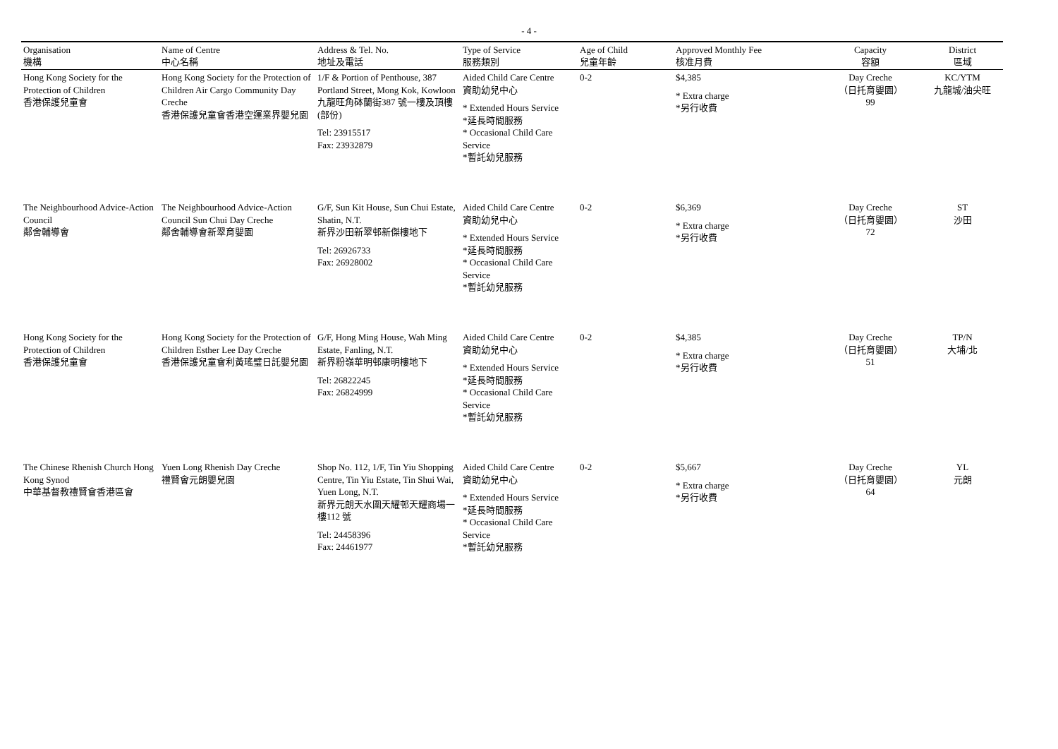- 4 -
| Organisation 機構 | Name of Centre 中心名稱 | Address & Tel. No. 地址及電話 | Type of Service 服務類別 | Age of Child 兒童年齡 | Approved Monthly Fee 核准月費 | Capacity 容額 | District 區域 |
| --- | --- | --- | --- | --- | --- | --- | --- |
| Hong Kong Society for the Protection of Children 香港保護兒童會 | Hong Kong Society for the Protection of Children Air Cargo Community Day Creche 香港保護兒童會香港空運業界嬰兒園 | 1/F & Portion of Penthouse, 387 Portland Street, Mong Kok, Kowloon 九龍旺角砵蘭街387 號一樓及頂樓(部份) Tel: 23915517 Fax: 23932879 | Aided Child Care Centre 資助幼兒中心 * Extended Hours Service *延長時間服務 * Occasional Child Care Service *暫託幼兒服務 | 0-2 | $4,385 * Extra charge *另行收費 | Day Creche （日托育嬰園） 99 | KC/YTM 九龍城/油尖旺 |
| The Neighbourhood Advice-Action Council 鄰舍輔導會 | The Neighbourhood Advice-Action Council Sun Chui Day Creche 鄰舍輔導會新翠育嬰園 | G/F, Sun Kit House, Sun Chui Estate, Shatin, N.T. 新界沙田新翠邨新傑樓地下 Tel: 26926733 Fax: 26928002 | Aided Child Care Centre 資助幼兒中心 * Extended Hours Service *延長時間服務 * Occasional Child Care Service *暫託幼兒服務 | 0-2 | $6,369 * Extra charge *另行收費 | Day Creche （日托育嬰園） 72 | ST 沙田 |
| Hong Kong Society for the Protection of Children 香港保護兒童會 | Hong Kong Society for the Protection of Children Esther Lee Day Creche 香港保護兒童會利黃瑤璧日託嬰兒園 | G/F, Hong Ming House, Wah Ming Estate, Fanling, N.T. 新界粉嶺華明邨康明樓地下 Tel: 26822245 Fax: 26824999 | Aided Child Care Centre 資助幼兒中心 * Extended Hours Service *延長時間服務 * Occasional Child Care Service *暫託幼兒服務 | 0-2 | $4,385 * Extra charge *另行收費 | Day Creche （日托育嬰園） 51 | TP/N 大埔/北 |
| The Chinese Rhenish Church Hong Kong Synod 中華基督教禮賢會香港區會 | Yuen Long Rhenish Day Creche 禮賢會元朗嬰兒園 | Shop No. 112, 1/F, Tin Yiu Shopping Centre, Tin Yiu Estate, Tin Shui Wai, Yuen Long, N.T. 新界元朗天水圍天耀邨天耀商場一樓112 號 Tel: 24458396 Fax: 24461977 | Aided Child Care Centre 資助幼兒中心 * Extended Hours Service *延長時間服務 * Occasional Child Care Service *暫託幼兒服務 | 0-2 | $5,667 * Extra charge *另行收費 | Day Creche （日托育嬰園） 64 | YL 元朗 |